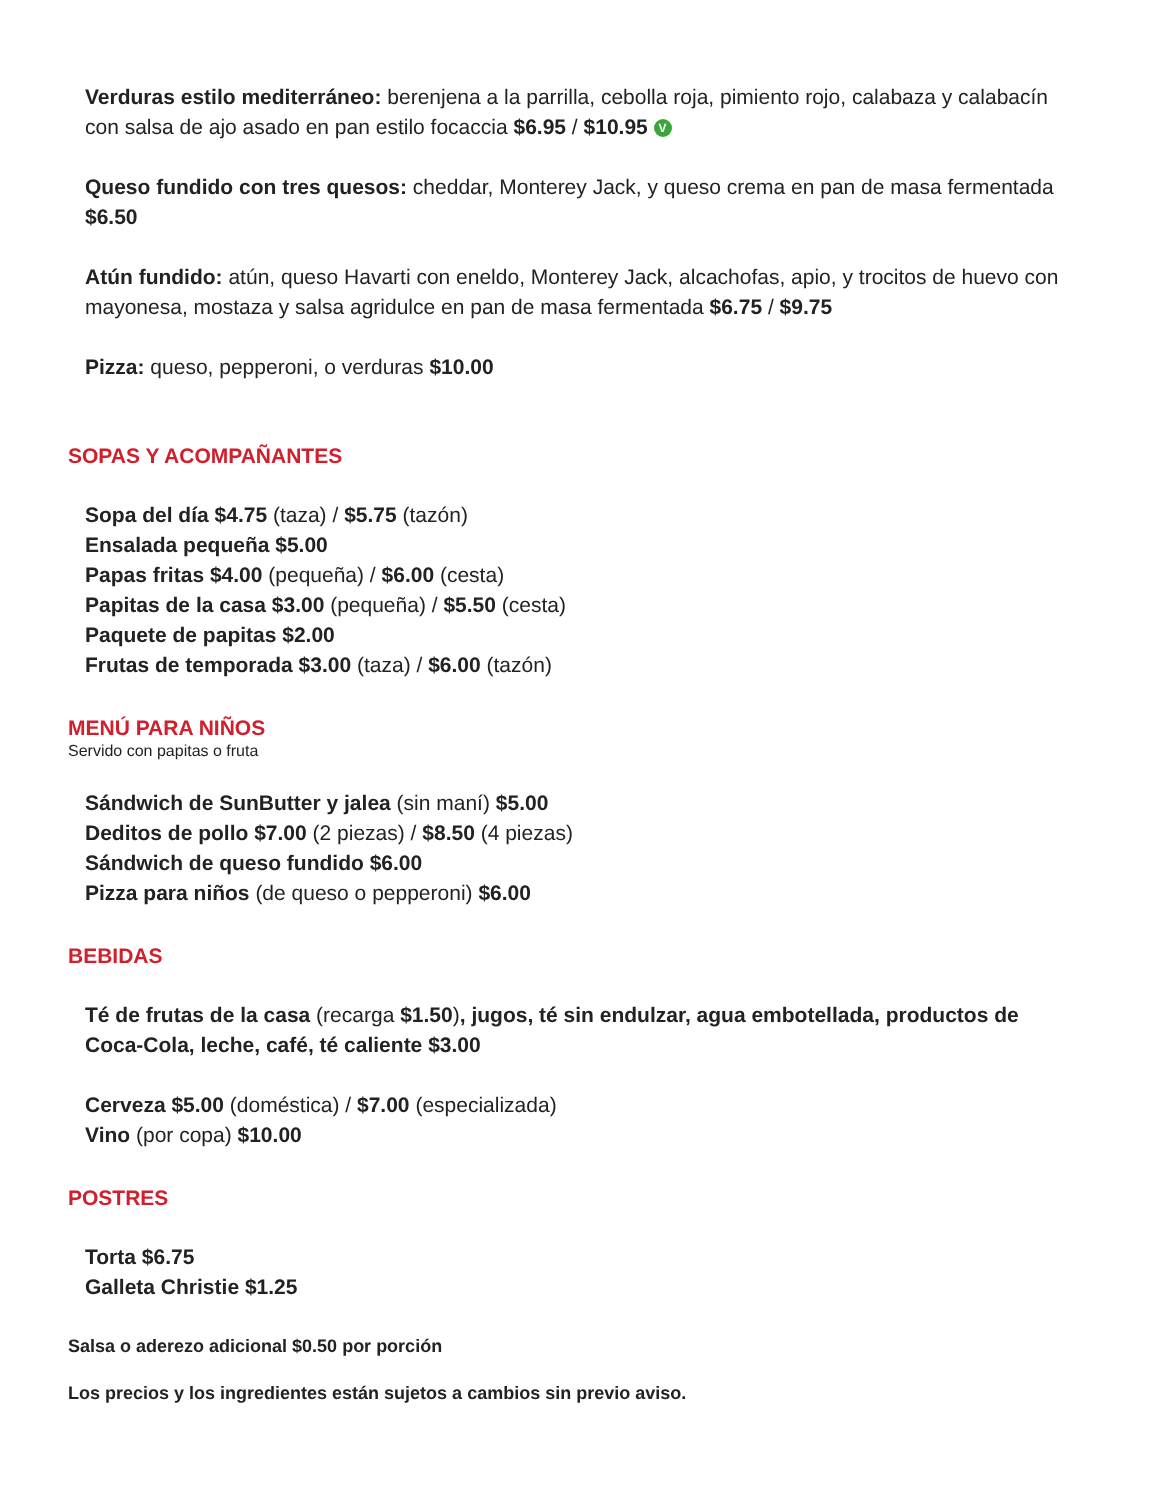Verduras estilo mediterráneo: berenjena a la parrilla, cebolla roja, pimiento rojo, calabaza y calabacín con salsa de ajo asado en pan estilo focaccia $6.95 / $10.95 V
Queso fundido con tres quesos: cheddar, Monterey Jack, y queso crema en pan de masa fermentada $6.50
Atún fundido: atún, queso Havarti con eneldo, Monterey Jack, alcachofas, apio, y trocitos de huevo con mayonesa, mostaza y salsa agridulce en pan de masa fermentada $6.75 / $9.75
Pizza: queso, pepperoni, o verduras $10.00
SOPAS Y ACOMPAÑANTES
Sopa del día $4.75 (taza) / $5.75 (tazón)
Ensalada pequeña $5.00
Papas fritas $4.00 (pequeña) / $6.00 (cesta)
Papitas de la casa $3.00 (pequeña) / $5.50 (cesta)
Paquete de papitas $2.00
Frutas de temporada $3.00 (taza) / $6.00 (tazón)
MENÚ PARA NIÑOS
Servido con papitas o fruta
Sándwich de SunButter y jalea (sin maní) $5.00
Deditos de pollo $7.00 (2 piezas) / $8.50 (4 piezas)
Sándwich de queso fundido $6.00
Pizza para niños (de queso o pepperoni) $6.00
BEBIDAS
Té de frutas de la casa (recarga $1.50), jugos, té sin endulzar, agua embotellada, productos de Coca-Cola, leche, café, té caliente $3.00
Cerveza $5.00 (doméstica) / $7.00 (especializada)
Vino (por copa) $10.00
POSTRES
Torta $6.75
Galleta Christie $1.25
Salsa o aderezo adicional $0.50 por porción
Los precios y los ingredientes están sujetos a cambios sin previo aviso.